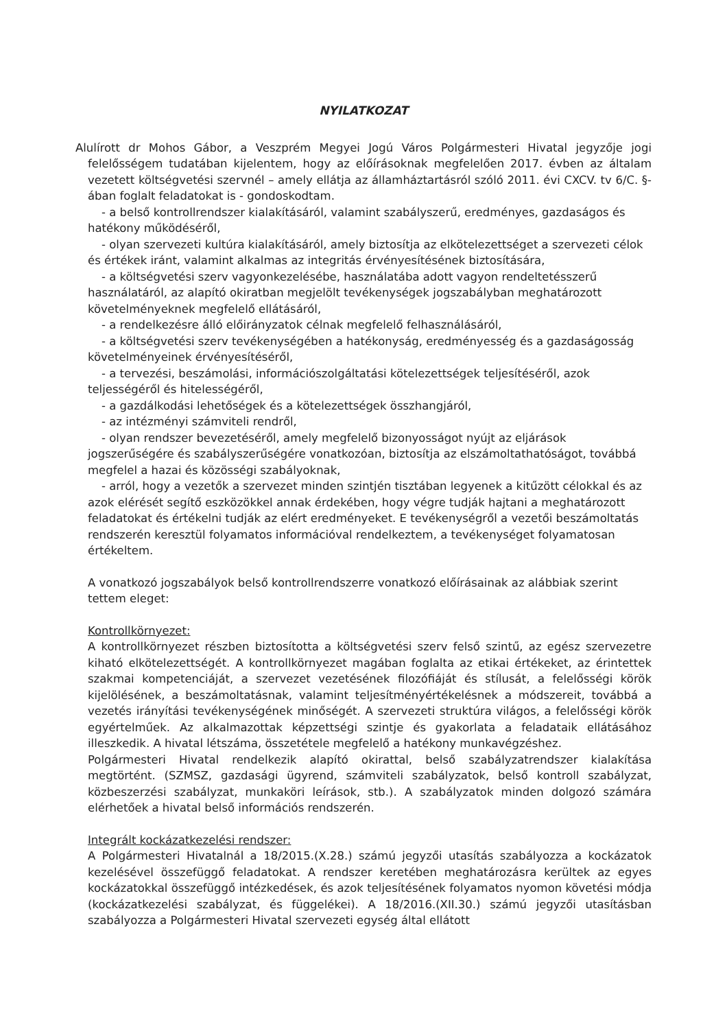NYILATKOZAT
Alulírott dr Mohos Gábor, a Veszprém Megyei Jogú Város Polgármesteri Hivatal jegyzője jogi felelősségem tudatában kijelentem, hogy az előírásoknak megfelelően 2017. évben az általam vezetett költségvetési szervnél – amely ellátja az államháztartásról szóló 2011. évi CXCV. tv 6/C. §-ában foglalt feladatokat is - gondoskodtam.
- a belső kontrollrendszer kialakításáról, valamint szabályszerű, eredményes, gazdaságos és hatékony működéséről,
- olyan szervezeti kultúra kialakításáról, amely biztosítja az elkötelezettséget a szervezeti célok és értékek iránt, valamint alkalmas az integritás érvényesítésének biztosítására,
- a költségvetési szerv vagyonkezelésébe, használatába adott vagyon rendeltetésszerű használatáról, az alapító okiratban megjelölt tevékenységek jogszabályban meghatározott követelményeknek megfelelő ellátásáról,
- a rendelkezésre álló előirányzatok célnak megfelelő felhasználásáról,
- a költségvetési szerv tevékenységében a hatékonyság, eredményesség és a gazdaságosság követelményeinek érvényesítéséről,
- a tervezési, beszámolási, információszolgáltatási kötelezettségek teljesítéséről, azok teljességéről és hitelességéről,
- a gazdálkodási lehetőségek és a kötelezettségek összhangjáról,
- az intézményi számviteli rendről,
- olyan rendszer bevezetéséről, amely megfelelő bizonyosságot nyújt az eljárások jogszerűségére és szabályszerűségére vonatkozóan, biztosítja az elszámoltathatóságot, továbbá megfelel a hazai és közösségi szabályoknak,
- arról, hogy a vezetők a szervezet minden szintjén tisztában legyenek a kitűzött célokkal és az azok elérését segítő eszközökkel annak érdekében, hogy végre tudják hajtani a meghatározott feladatokat és értékelni tudják az elért eredményeket. E tevékenységről a vezetői beszámoltatás rendszerén keresztül folyamatos információval rendelkeztem, a tevékenységet folyamatosan értékeltem.
A vonatkozó jogszabályok belső kontrollrendszerre vonatkozó előírásainak az alábbiak szerint tettem eleget:
Kontrollkörnyezet:
A kontrollkörnyezet részben biztosította a költségvetési szerv felső szintű, az egész szervezetre kiható elkötelezettségét. A kontrollkörnyezet magában foglalta az etikai értékeket, az érintettek szakmai kompetenciáját, a szervezet vezetésének filozófiáját és stílusát, a felelősségi körök kijelölésének, a beszámoltatásnak, valamint teljesítményértékelésnek a módszereit, továbbá a vezetés irányítási tevékenységének minőségét. A szervezeti struktúra világos, a felelősségi körök egyértelműek. Az alkalmazottak képzettségi szintje és gyakorlata a feladataik ellátásához illeszkedik. A hivatal létszáma, összetétele megfelelő a hatékony munkavégzéshez.
Polgármesteri Hivatal rendelkezik alapító okirattal, belső szabályzatrendszer kialakítása megtörtént. (SZMSZ, gazdasági ügyrend, számviteli szabályzatok, belső kontroll szabályzat, közbeszerzési szabályzat, munkaköri leírások, stb.). A szabályzatok minden dolgozó számára elérhetőek a hivatal belső információs rendszerén.
Integrált kockázatkezelési rendszer:
A Polgármesteri Hivatalnál a 18/2015.(X.28.) számú jegyzői utasítás szabályozza a kockázatok kezelésével összefüggő feladatokat. A rendszer keretében meghatározásra kerültek az egyes kockázatokkal összefüggő intézkedések, és azok teljesítésének folyamatos nyomon követési módja (kockázatkezelési szabályzat, és függelékei). A 18/2016.(XII.30.) számú jegyzői utasításban szabályozza a Polgármesteri Hivatal szervezeti egység által ellátott